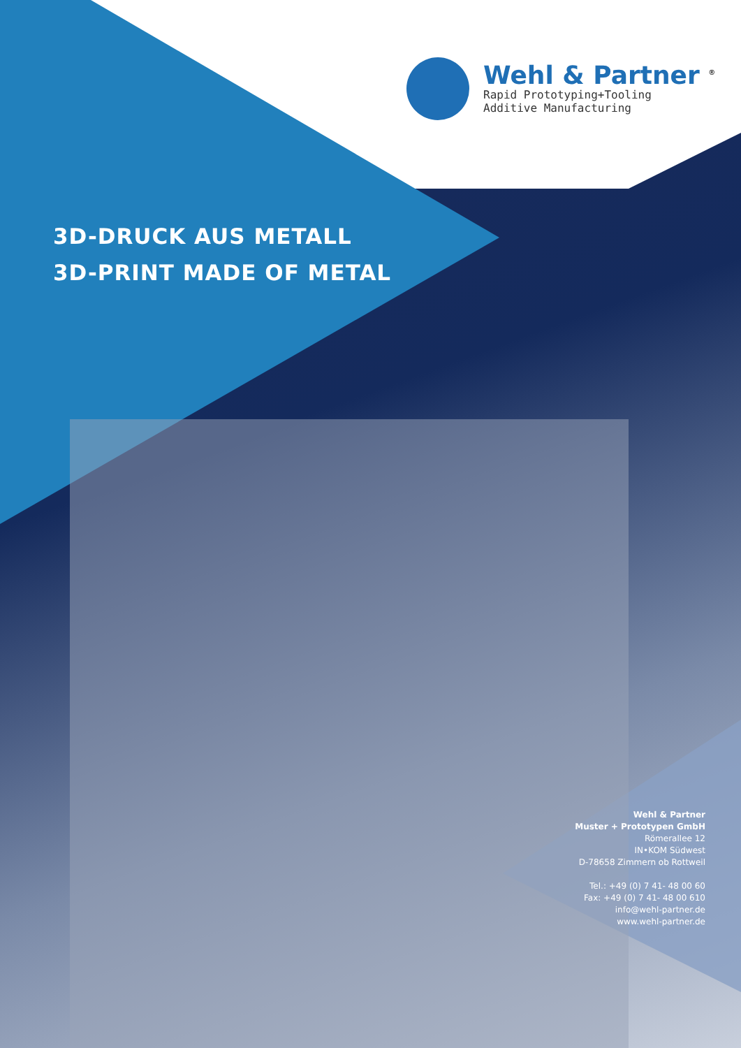Wehl & Partner <sup>®</sup>
Rapid Prototyping+Tooling
Additive Manufacturing
3D-DRUCK AUS METALL
3D-PRINT MADE OF METAL
Wehl & Partner
Muster + Prototypen GmbH
Römerallee 12
IN•KOM Südwest
D-78658 Zimmern ob Rottweil
Tel.: +49 (0) 7 41- 48 00 60
Fax: +49 (0) 7 41- 48 00 610
info@wehl-partner.de
www.wehl-partner.de